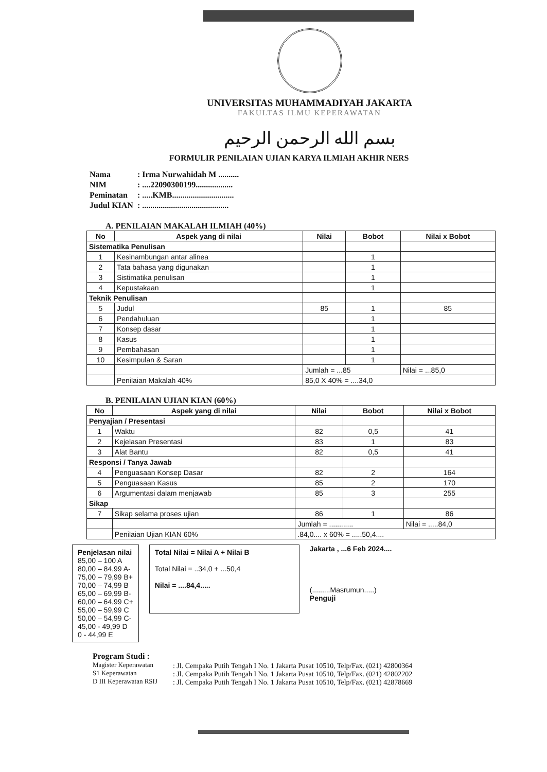UNIVERSITAS MUHAMMADIYAH JAKARTA
FAKULTAS ILMU KEPERAWATAN
بسم الله الرحمن الرحيم
FORMULIR PENILAIAN UJIAN KARYA ILMIAH AKHIR NERS
| Nama | : Irma Nurwahidah M .......... |
| NIM | : ....22090300199.................. |
| Peminatan | : .....KMB.............................. |
| Judul KIAN | : .......................................... |
A. PENILAIAN MAKALAH ILMIAH (40%)
| No | Aspek yang di nilai | Nilai | Bobot | Nilai x Bobot |
| --- | --- | --- | --- | --- |
| Sistematika Penulisan | | | | |
| 1 | Kesinambungan antar alinea | | 1 | |
| 2 | Tata bahasa yang digunakan | | 1 | |
| 3 | Sistimatika penulisan | | 1 | |
| 4 | Kepustakaan | | 1 | |
| Teknik Penulisan | | | | |
| 5 | Judul | 85 | 1 | 85 |
| 6 | Pendahuluan | | 1 | |
| 7 | Konsep dasar | | 1 | |
| 8 | Kasus | | 1 | |
| 9 | Pembahasan | | 1 | |
| 10 | Kesimpulan & Saran | | 1 | |
| | | Jumlah = ...85 | | Nilai = ...85,0 |
| | Penilaian Makalah 40% | 85,0 X 40% = ....34,0 | | |
B. PENILAIAN UJIAN KIAN (60%)
| No | Aspek yang di nilai | Nilai | Bobot | Nilai x Bobot |
| --- | --- | --- | --- | --- |
| Penyajian / Presentasi | | | | |
| 1 | Waktu | 82 | 0,5 | 41 |
| 2 | Kejelasan Presentasi | 83 | 1 | 83 |
| 3 | Alat Bantu | 82 | 0,5 | 41 |
| Responsi / Tanya Jawab | | | | |
| 4 | Penguasaan Konsep Dasar | 82 | 2 | 164 |
| 5 | Penguasaan Kasus | 85 | 2 | 170 |
| 6 | Argumentasi dalam menjawab | 85 | 3 | 255 |
| Sikap | | | | |
| 7 | Sikap selama proses ujian | 86 | 1 | 86 |
| | | Jumlah = ............ | | Nilai = .....84,0 |
| | Penilaian Ujian KIAN 60% | .84,0.... x 60% = .....50,4.... | | |
Penjelasan nilai
85,00 – 100 A
80,00 – 84,99 A-
75,00 – 79,99 B+
70,00 – 74,99 B
65,00 – 69,99 B-
60,00 – 64,99 C+
55,00 – 59,99 C
50,00 – 54,99 C-
45,00 - 49,99 D
0 - 44,99 E
Total Nilai = Nilai A + Nilai B
Total Nilai = ..34,0 + ...50,4
Nilai = ....84,4.....
Jakarta , ...6 Feb 2024....
(.........Masrumun.....)
Penguji
Program Studi :
Magister Keperawatan
S1 Keperawatan
D III Keperawatan RSIJ
: Jl. Cempaka Putih Tengah I No. 1 Jakarta Pusat 10510, Telp/Fax. (021) 42800364
: Jl. Cempaka Putih Tengah I No. 1 Jakarta Pusat 10510, Telp/Fax. (021) 42802202
: Jl. Cempaka Putih Tengah I No. 1 Jakarta Pusat 10510, Telp/Fax. (021) 42878669